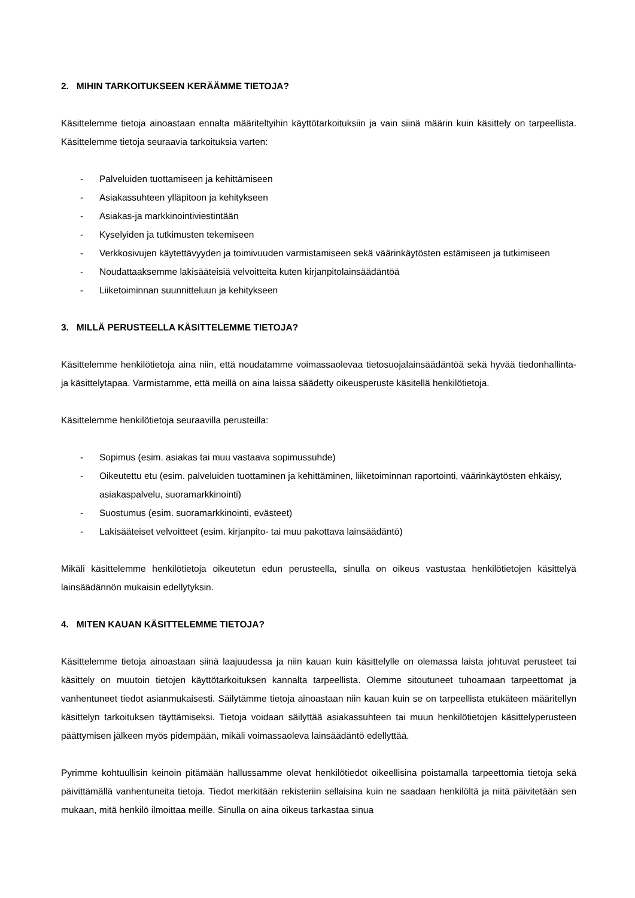2. MIHIN TARKOITUKSEEN KERÄÄMME TIETOJA?
Käsittelemme tietoja ainoastaan ennalta määriteltyihin käyttötarkoituksiin ja vain siinä määrin kuin käsittely on tarpeellista. Käsittelemme tietoja seuraavia tarkoituksia varten:
- Palveluiden tuottamiseen ja kehittämiseen
- Asiakassuhteen ylläpitoon ja kehitykseen
- Asiakas-ja markkinointiviestintään
- Kyselyiden ja tutkimusten tekemiseen
- Verkkosivujen käytettävyyden ja toimivuuden varmistamiseen sekä väärinkäytösten estämiseen ja tutkimiseen
- Noudattaaksemme lakisääteisiä velvoitteita kuten kirjanpitolainsäädäntöä
- Liiketoiminnan suunnitteluun ja kehitykseen
3. MILLÄ PERUSTEELLA KÄSITTELEMME TIETOJA?
Käsittelemme henkilötietoja aina niin, että noudatamme voimassaolevaa tietosuojalainsäädäntöä sekä hyvää tiedonhallinta- ja käsittelytapaa. Varmistamme, että meillä on aina laissa säädetty oikeusperuste käsitellä henkilötietoja.
Käsittelemme henkilötietoja seuraavilla perusteilla:
- Sopimus (esim. asiakas tai muu vastaava sopimussuhde)
- Oikeutettu etu (esim. palveluiden tuottaminen ja kehittäminen, liiketoiminnan raportointi, väärinkäytösten ehkäisy, asiakaspalvelu, suoramarkkinointi)
- Suostumus (esim. suoramarkkinointi, evästeet)
- Lakisääteiset velvoitteet (esim. kirjanpito- tai muu pakottava lainsäädäntö)
Mikäli käsittelemme henkilötietoja oikeutetun edun perusteella, sinulla on oikeus vastustaa henkilötietojen käsittelyä lainsäädännön mukaisin edellytyksin.
4. MITEN KAUAN KÄSITTELEMME TIETOJA?
Käsittelemme tietoja ainoastaan siinä laajuudessa ja niin kauan kuin käsittelylle on olemassa laista johtuvat perusteet tai käsittely on muutoin tietojen käyttötarkoituksen kannalta tarpeellista. Olemme sitoutuneet tuhoamaan tarpeettomat ja vanhentuneet tiedot asianmukaisesti. Säilytämme tietoja ainoastaan niin kauan kuin se on tarpeellista etukäteen määritellyn käsittelyn tarkoituksen täyttämiseksi. Tietoja voidaan säilyttää asiakassuhteen tai muun henkilötietojen käsittelyperusteen päättymisen jälkeen myös pidempään, mikäli voimassaoleva lainsäädäntö edellyttää.
Pyrimme kohtuullisin keinoin pitämään hallussamme olevat henkilötiedot oikeellisina poistamalla tarpeettomia tietoja sekä päivittämällä vanhentuneita tietoja. Tiedot merkitään rekisteriin sellaisina kuin ne saadaan henkilöltä ja niitä päivitetään sen mukaan, mitä henkilö ilmoittaa meille. Sinulla on aina oikeus tarkastaa sinua